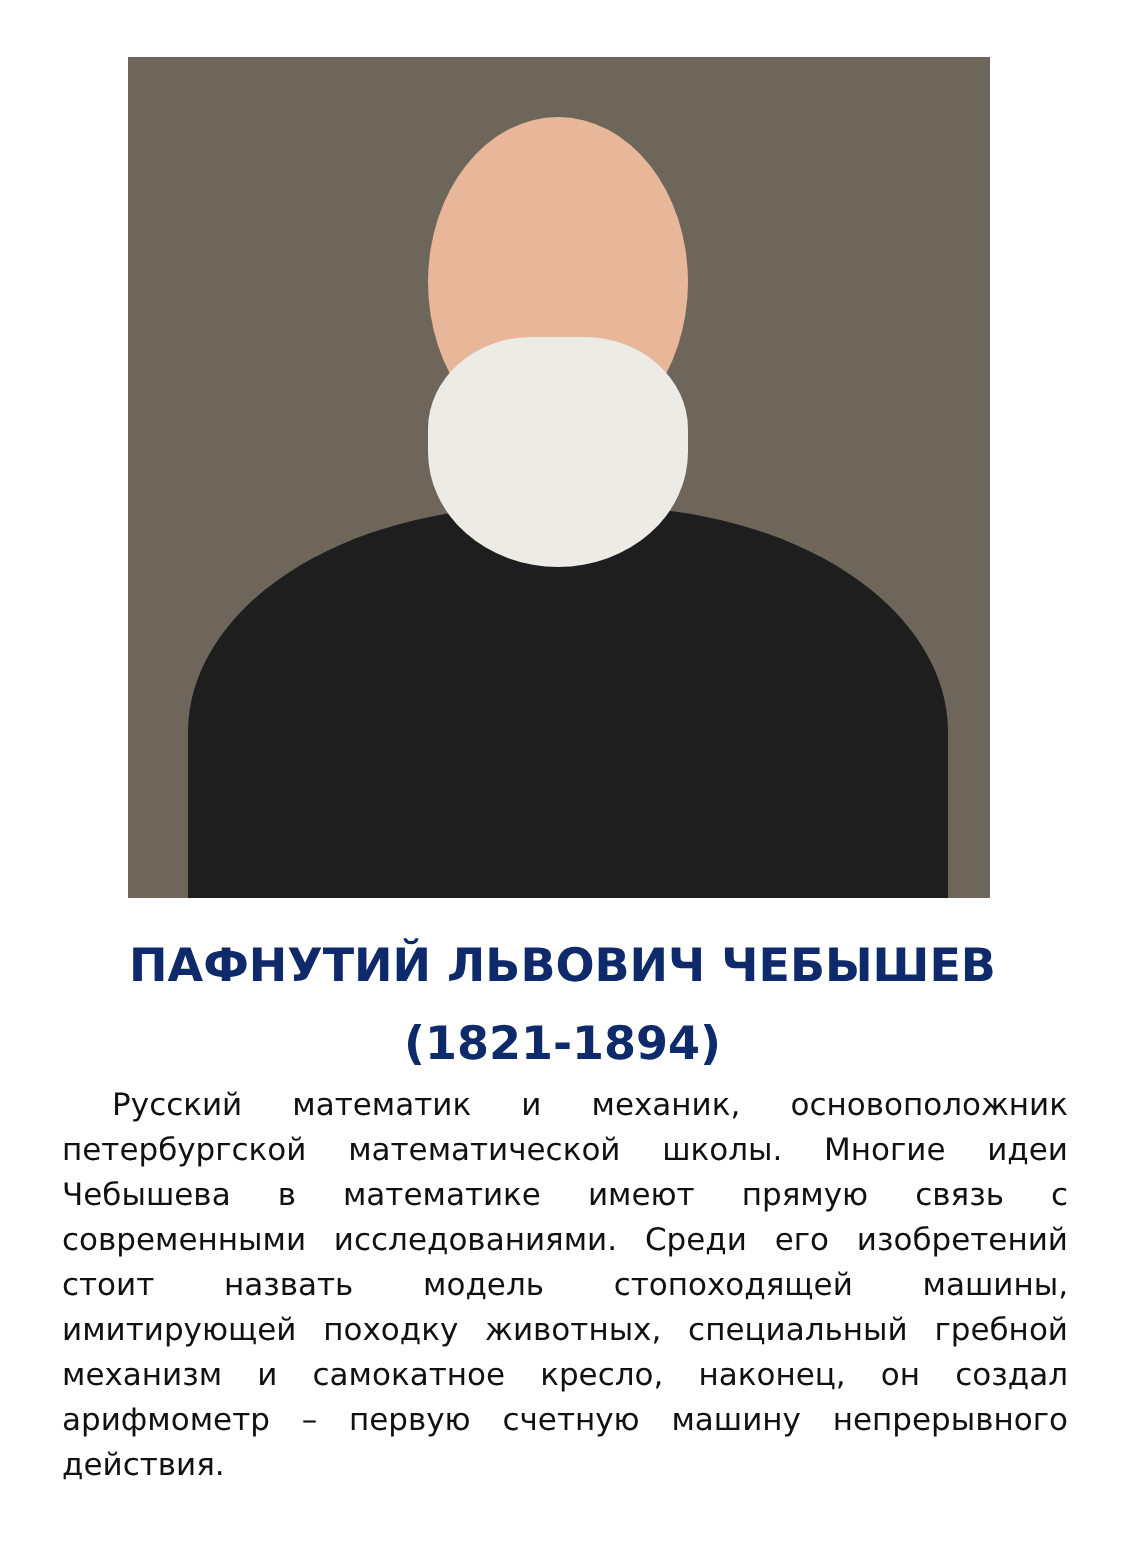ПАФНУТИЙ ЛЬВОВИЧ ЧЕБЫШЕВ
(1821-1894)
Русский математик и механик, основоположник петербургской математической школы. Многие идеи Чебышева в математике имеют прямую связь с современными исследованиями. Среди его изобретений стоит назвать модель стопоходящей машины, имитирующей походку животных, специальный гребной механизм и самокатное кресло, наконец, он создал арифмометр – первую счетную машину непрерывного действия.